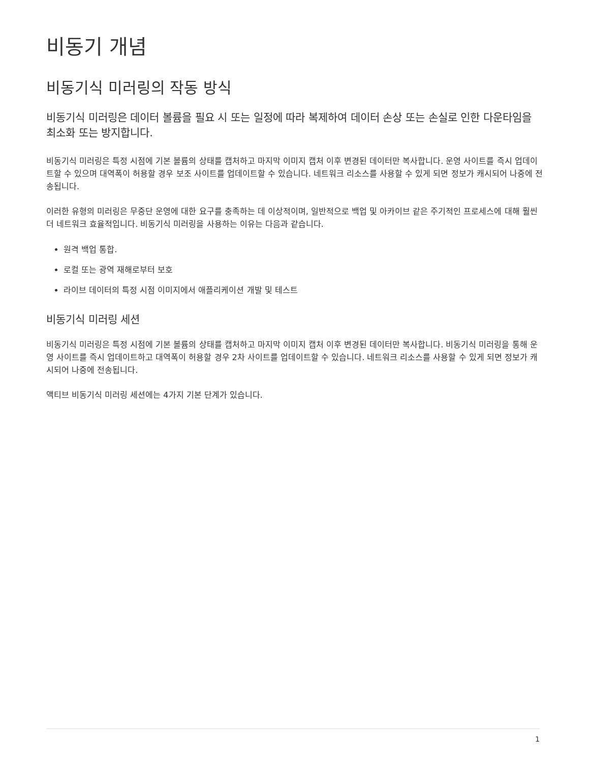비동기 개념
비동기식 미러링의 작동 방식
비동기식 미러링은 데이터 볼륨을 필요 시 또는 일정에 따라 복제하여 데이터 손상 또는 손실로 인한 다운타임을 최소화 또는 방지합니다.
비동기식 미러링은 특정 시점에 기본 볼륨의 상태를 캡처하고 마지막 이미지 캡처 이후 변경된 데이터만 복사합니다. 운영 사이트를 즉시 업데이트할 수 있으며 대역폭이 허용할 경우 보조 사이트를 업데이트할 수 있습니다. 네트워크 리소스를 사용할 수 있게 되면 정보가 캐시되어 나중에 전송됩니다.
이러한 유형의 미러링은 무중단 운영에 대한 요구를 충족하는 데 이상적이며, 일반적으로 백업 및 아카이브 같은 주기적인 프로세스에 대해 훨씬 더 네트워크 효율적입니다. 비동기식 미러링을 사용하는 이유는 다음과 같습니다.
원격 백업 통합.
로컬 또는 광역 재해로부터 보호
라이브 데이터의 특정 시점 이미지에서 애플리케이션 개발 및 테스트
비동기식 미러링 세션
비동기식 미러링은 특정 시점에 기본 볼륨의 상태를 캡처하고 마지막 이미지 캡처 이후 변경된 데이터만 복사합니다. 비동기식 미러링을 통해 운영 사이트를 즉시 업데이트하고 대역폭이 허용할 경우 2차 사이트를 업데이트할 수 있습니다. 네트워크 리소스를 사용할 수 있게 되면 정보가 캐시되어 나중에 전송됩니다.
액티브 비동기식 미러링 세션에는 4가지 기본 단계가 있습니다.
1